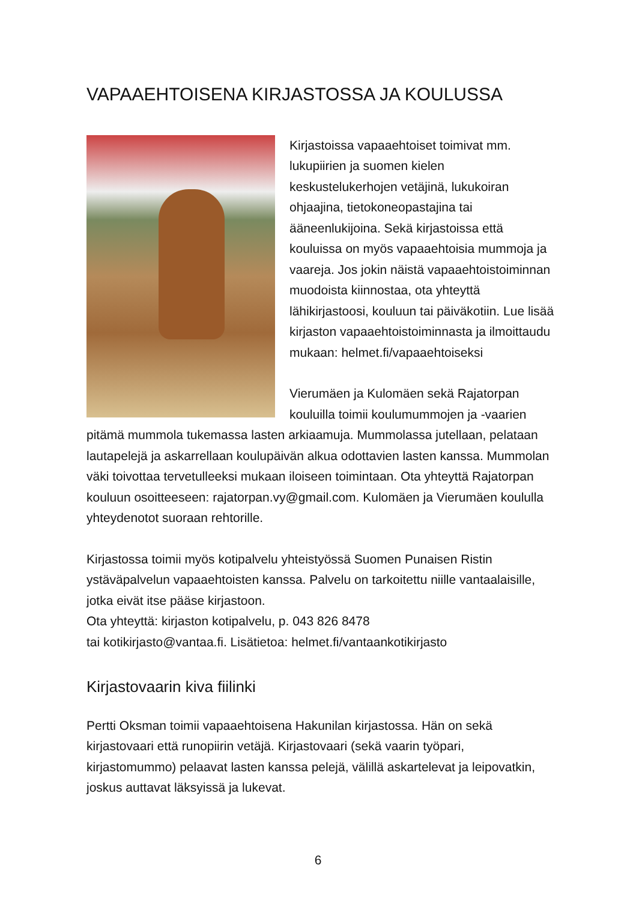VAPAAEHTOISENA KIRJASTOSSA JA KOULUSSA
Kirjastoissa vapaaehtoiset toimivat mm. lukupiirien ja suomen kielen keskustelukerhojen vetäjinä, lukukoiran ohjaajina, tietokoneopastajina tai ääneenlukijoina. Sekä kirjastoissa että kouluissa on myös vapaaehtoisia mummoja ja vaareja. Jos jokin näistä vapaaehtoistoiminnan muodoista kiinnostaa, ota yhteyttä lähikirjastoosi, kouluun tai päiväkotiin. Lue lisää kirjaston vapaaehtoistoiminnasta ja ilmoittaudu mukaan: helmet.fi/vapaaehtoiseksi
Vierumäen ja Kulomäen sekä Rajatorpan kouluilla toimii koulumummojen ja -vaarien pitämä mummola tukemassa lasten arkiaamuja. Mummolassa jutellaan, pelataan lautapelejä ja askarrellaan koulupäivän alkua odottavien lasten kanssa. Mummolan väki toivottaa tervetulleeksi mukaan iloiseen toimintaan. Ota yhteyttä Rajatorpan kouluun osoitteeseen: rajatorpan.vy@gmail.com. Kulomäen ja Vierumäen koululla yhteydenotot suoraan rehtorille.
Kirjastossa toimii myös kotipalvelu yhteistyössä Suomen Punaisen Ristin ystäväpalvelun vapaaehtoisten kanssa. Palvelu on tarkoitettu niille vantaalaisille, jotka eivät itse pääse kirjastoon.
Ota yhteyttä: kirjaston kotipalvelu, p. 043 826 8478
tai kotikirjasto@vantaa.fi. Lisätietoa: helmet.fi/vantaankotikirjasto
Kirjastovaarin kiva fiilinki
Pertti Oksman toimii vapaaehtoisena Hakunilan kirjastossa. Hän on sekä kirjastovaari että runopiirin vetäjä. Kirjastovaari (sekä vaarin työpari, kirjastomummo) pelaavat lasten kanssa pelejä, välillä askartelevat ja leipovatkin, joskus auttavat läksyissä ja lukevat.
6